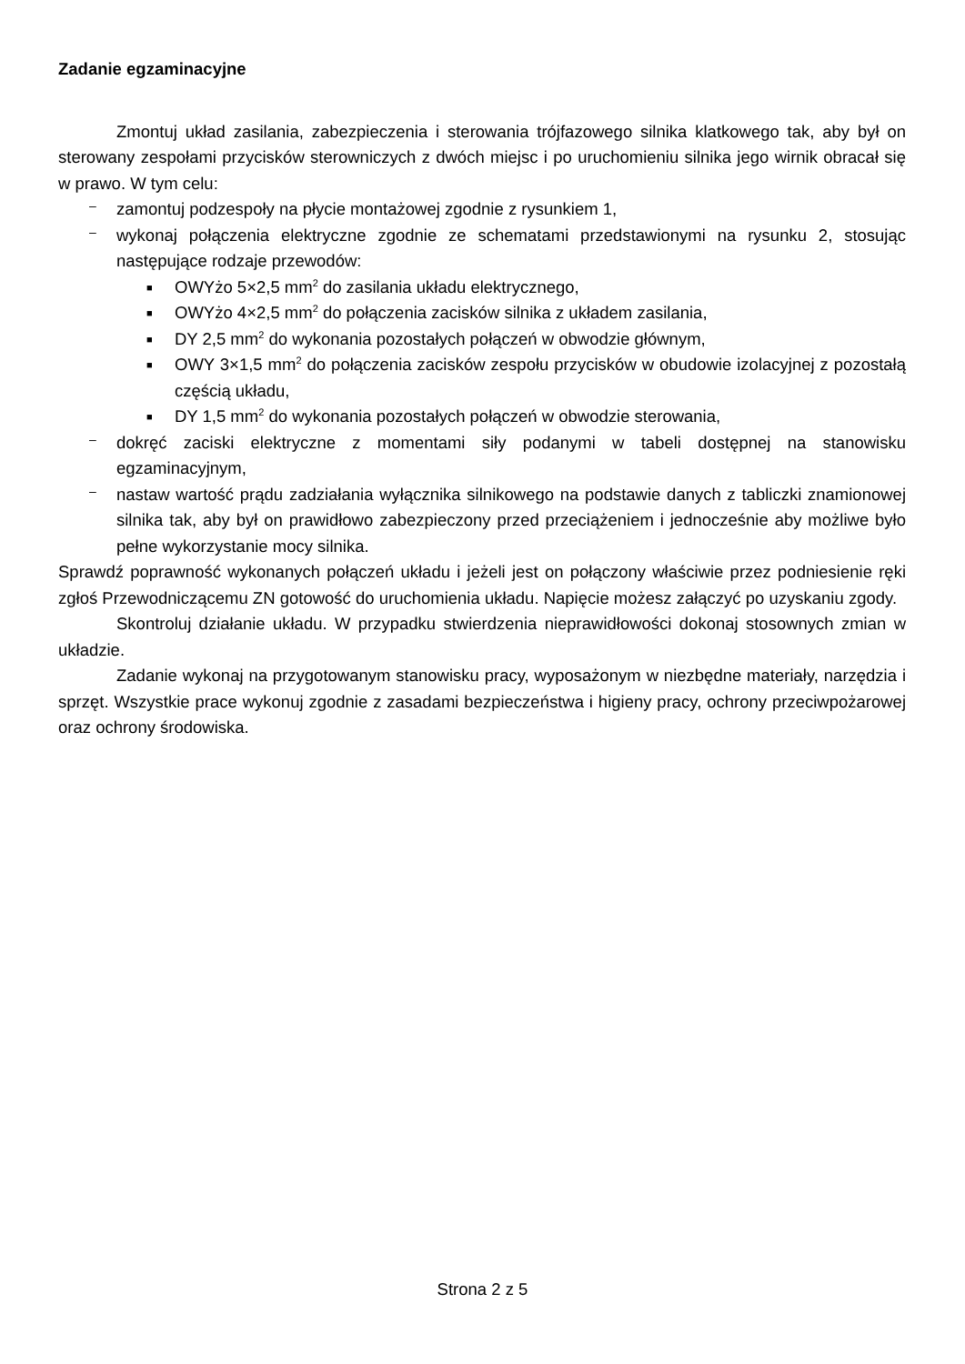Zadanie egzaminacyjne
Zmontuj układ zasilania, zabezpieczenia i sterowania trójfazowego silnika klatkowego tak, aby był on sterowany zespołami przycisków sterowniczych z dwóch miejsc i po uruchomieniu silnika jego wirnik obracał się w prawo. W tym celu:
– zamontuj podzespoły na płycie montażowej zgodnie z rysunkiem 1,
– wykonaj połączenia elektryczne zgodnie ze schematami przedstawionymi na rysunku 2, stosując następujące rodzaje przewodów:
■ OWYżo 5×2,5 mm<sup>2</sup> do zasilania układu elektrycznego,
■ OWYżo 4×2,5 mm<sup>2</sup> do połączenia zacisków silnika z układem zasilania,
■ DY 2,5 mm<sup>2</sup> do wykonania pozostałych połączeń w obwodzie głównym,
■ OWY 3×1,5 mm<sup>2</sup> do połączenia zacisków zespołu przycisków w obudowie izolacyjnej z pozostałą częścią układu,
■ DY 1,5 mm<sup>2</sup> do wykonania pozostałych połączeń w obwodzie sterowania,
– dokręć zaciski elektryczne z momentami siły podanymi w tabeli dostępnej na stanowisku egzaminacyjnym,
– nastaw wartość prądu zadziałania wyłącznika silnikowego na podstawie danych z tabliczki znamionowej silnika tak, aby był on prawidłowo zabezpieczony przed przeciążeniem i jednocześnie aby możliwe było pełne wykorzystanie mocy silnika.
Sprawdź poprawność wykonanych połączeń układu i jeżeli jest on połączony właściwie przez podniesienie ręki zgłoś Przewodniczącemu ZN gotowość do uruchomienia układu. Napięcie możesz załączyć po uzyskaniu zgody.
Skontroluj działanie układu. W przypadku stwierdzenia nieprawidłowości dokonaj stosownych zmian w układzie.
Zadanie wykonaj na przygotowanym stanowisku pracy, wyposażonym w niezbędne materiały, narzędzia i sprzęt. Wszystkie prace wykonuj zgodnie z zasadami bezpieczeństwa i higieny pracy, ochrony przeciwpożarowej oraz ochrony środowiska.
Strona 2 z 5